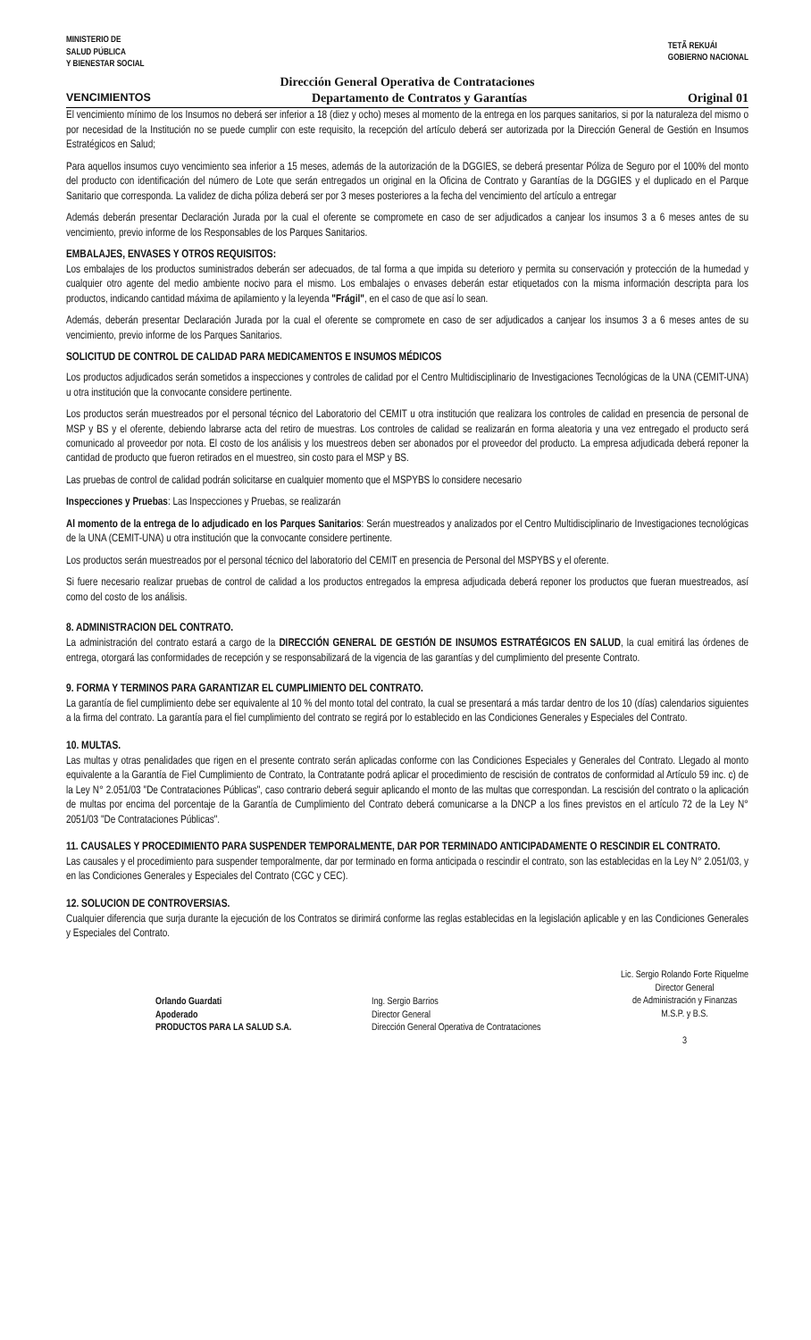MINISTERIO DE
SALUD PÚBLICA
Y BIENESTAR SOCIAL
TETÃ REKUÁI
GOBIERNO NACIONAL
Dirección General Operativa de Contrataciones
VENCIMIENTOS Departamento de Contratos y Garantías Original 01
El vencimiento mínimo de los Insumos no deberá ser inferior a 18 (diez y ocho) meses al momento de la entrega en los parques sanitarios, si por la naturaleza del mismo o por necesidad de la Institución no se puede cumplir con este requisito, la recepción del artículo deberá ser autorizada por la Dirección General de Gestión en Insumos Estratégicos en Salud;
Para aquellos insumos cuyo vencimiento sea inferior a 15 meses, además de la autorización de la DGGIES, se deberá presentar Póliza de Seguro por el 100% del monto del producto con identificación del número de Lote que serán entregados un original en la Oficina de Contrato y Garantías de la DGGIES y el duplicado en el Parque Sanitario que corresponda. La validez de dicha póliza deberá ser por 3 meses posteriores a la fecha del vencimiento del artículo a entregar
Además deberán presentar Declaración Jurada por la cual el oferente se compromete en caso de ser adjudicados a canjear los insumos 3 a 6 meses antes de su vencimiento, previo informe de los Responsables de los Parques Sanitarios.
EMBALAJES, ENVASES Y OTROS REQUISITOS:
Los embalajes de los productos suministrados deberán ser adecuados, de tal forma a que impida su deterioro y permita su conservación y protección de la humedad y cualquier otro agente del medio ambiente nocivo para el mismo. Los embalajes o envases deberán estar etiquetados con la misma información descripta para los productos, indicando cantidad máxima de apilamiento y la leyenda "Frágil", en el caso de que así lo sean.
Además, deberán presentar Declaración Jurada por la cual el oferente se compromete en caso de ser adjudicados a canjear los insumos 3 a 6 meses antes de su vencimiento, previo informe de los Parques Sanitarios.
SOLICITUD DE CONTROL DE CALIDAD PARA MEDICAMENTOS E INSUMOS MÉDICOS
Los productos adjudicados serán sometidos a inspecciones y controles de calidad por el Centro Multidisciplinario de Investigaciones Tecnológicas de la UNA (CEMIT-UNA) u otra institución que la convocante considere pertinente.
Los productos serán muestreados por el personal técnico del Laboratorio del CEMIT u otra institución que realizara los controles de calidad en presencia de personal de MSP y BS y el oferente, debiendo labrarse acta del retiro de muestras. Los controles de calidad se realizarán en forma aleatoria y una vez entregado el producto será comunicado al proveedor por nota. El costo de los análisis y los muestreos deben ser abonados por el proveedor del producto. La empresa adjudicada deberá reponer la cantidad de producto que fueron retirados en el muestreo, sin costo para el MSP y BS.
Las pruebas de control de calidad podrán solicitarse en cualquier momento que el MSPYBS lo considere necesario
Inspecciones y Pruebas: Las Inspecciones y Pruebas, se realizarán
Al momento de la entrega de lo adjudicado en los Parques Sanitarios: Serán muestreados y analizados por el Centro Multidisciplinario de Investigaciones tecnológicas de la UNA (CEMIT-UNA) u otra institución que la convocante considere pertinente.
Los productos serán muestreados por el personal técnico del laboratorio del CEMIT en presencia de Personal del MSPYBS y el oferente.
Si fuere necesario realizar pruebas de control de calidad a los productos entregados la empresa adjudicada deberá reponer los productos que fueran muestreados, así como del costo de los análisis.
8. ADMINISTRACION DEL CONTRATO.
La administración del contrato estará a cargo de la DIRECCIÓN GENERAL DE GESTIÓN DE INSUMOS ESTRATÉGICOS EN SALUD, la cual emitirá las órdenes de entrega, otorgará las conformidades de recepción y se responsabilizará de la vigencia de las garantías y del cumplimiento del presente Contrato.
9. FORMA Y TERMINOS PARA GARANTIZAR EL CUMPLIMIENTO DEL CONTRATO.
La garantía de fiel cumplimiento debe ser equivalente al 10 % del monto total del contrato, la cual se presentará a más tardar dentro de los 10 (días) calendarios siguientes a la firma del contrato. La garantía para el fiel cumplimiento del contrato se regirá por lo establecido en las Condiciones Generales y Especiales del Contrato.
10. MULTAS.
Las multas y otras penalidades que rigen en el presente contrato serán aplicadas conforme con las Condiciones Especiales y Generales del Contrato. Llegado al monto equivalente a la Garantía de Fiel Cumplimiento de Contrato, la Contratante podrá aplicar el procedimiento de rescisión de contratos de conformidad al Artículo 59 inc. c) de la Ley N° 2.051/03 "De Contrataciones Públicas", caso contrario deberá seguir aplicando el monto de las multas que correspondan. La rescisión del contrato o la aplicación de multas por encima del porcentaje de la Garantía de Cumplimiento del Contrato deberá comunicarse a la DNCP a los fines previstos en el artículo 72 de la Ley N° 2051/03 "De Contrataciones Públicas".
11. CAUSALES Y PROCEDIMIENTO PARA SUSPENDER TEMPORALMENTE, DAR POR TERMINADO ANTICIPADAMENTE O RESCINDIR EL CONTRATO.
Las causales y el procedimiento para suspender temporalmente, dar por terminado en forma anticipada o rescindir el contrato, son las establecidas en la Ley N° 2.051/03, y en las Condiciones Generales y Especiales del Contrato (CGC y CEC).
12. SOLUCION DE CONTROVERSIAS.
Cualquier diferencia que surja durante la ejecución de los Contratos se dirimirá conforme las reglas establecidas en la legislación aplicable y en las Condiciones Generales y Especiales del Contrato.
Orlando Guardati
Apoderado
PRODUCTOS PARA LA SALUD S.A.
Ing. Sergio Barrios
Director General
Dirección General Operativa de Contrataciones
Lic. Sergio Rolando Forte Riquelme
Director General
de Administración y Finanzas
M.S.P. y B.S.
3